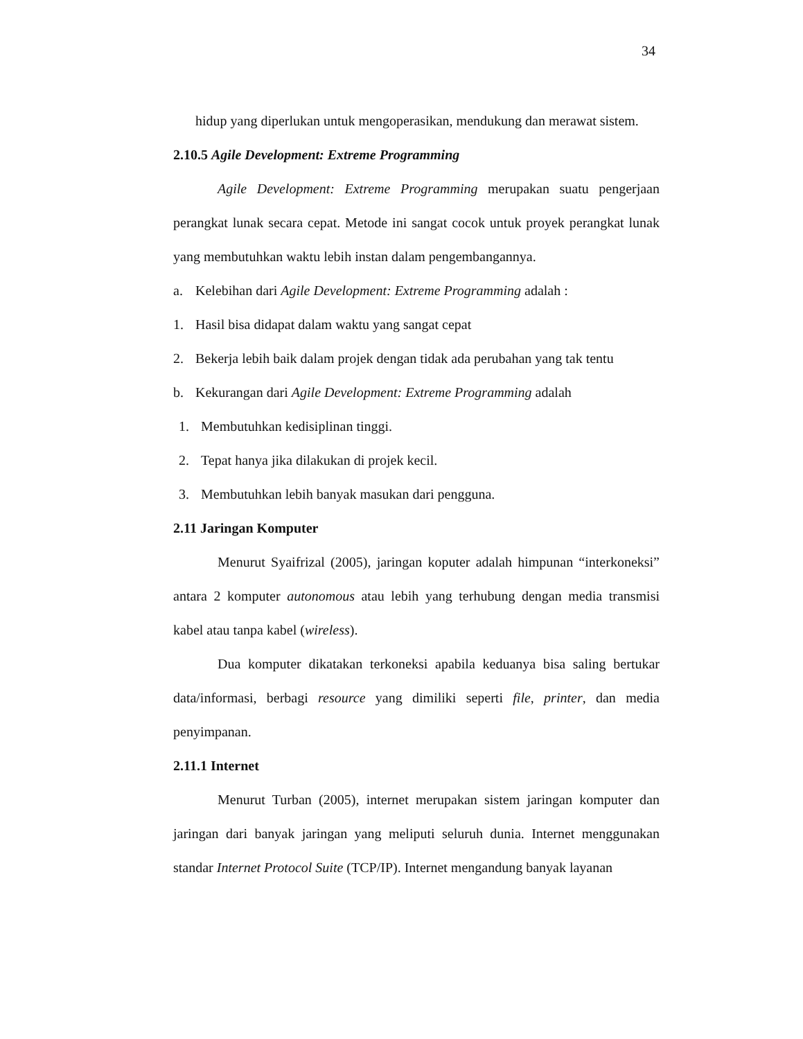34
hidup yang diperlukan untuk mengoperasikan, mendukung dan merawat sistem.
2.10.5 Agile Development: Extreme Programming
Agile Development: Extreme Programming merupakan suatu pengerjaan perangkat lunak secara cepat. Metode ini sangat cocok untuk proyek perangkat lunak yang membutuhkan waktu lebih instan dalam pengembangannya.
a. Kelebihan dari Agile Development: Extreme Programming adalah :
1. Hasil bisa didapat dalam waktu yang sangat cepat
2. Bekerja lebih baik dalam projek dengan tidak ada perubahan yang tak tentu
b. Kekurangan dari Agile Development: Extreme Programming adalah
1. Membutuhkan kedisiplinan tinggi.
2. Tepat hanya jika dilakukan di projek kecil.
3. Membutuhkan lebih banyak masukan dari pengguna.
2.11 Jaringan Komputer
Menurut Syaifrizal (2005), jaringan koputer adalah himpunan “interkoneksi” antara 2 komputer autonomous atau lebih yang terhubung dengan media transmisi kabel atau tanpa kabel (wireless).
Dua komputer dikatakan terkoneksi apabila keduanya bisa saling bertukar data/informasi, berbagi resource yang dimiliki seperti file, printer, dan media penyimpanan.
2.11.1 Internet
Menurut Turban (2005), internet merupakan sistem jaringan komputer dan jaringan dari banyak jaringan yang meliputi seluruh dunia. Internet menggunakan standar Internet Protocol Suite (TCP/IP). Internet mengandung banyak layanan